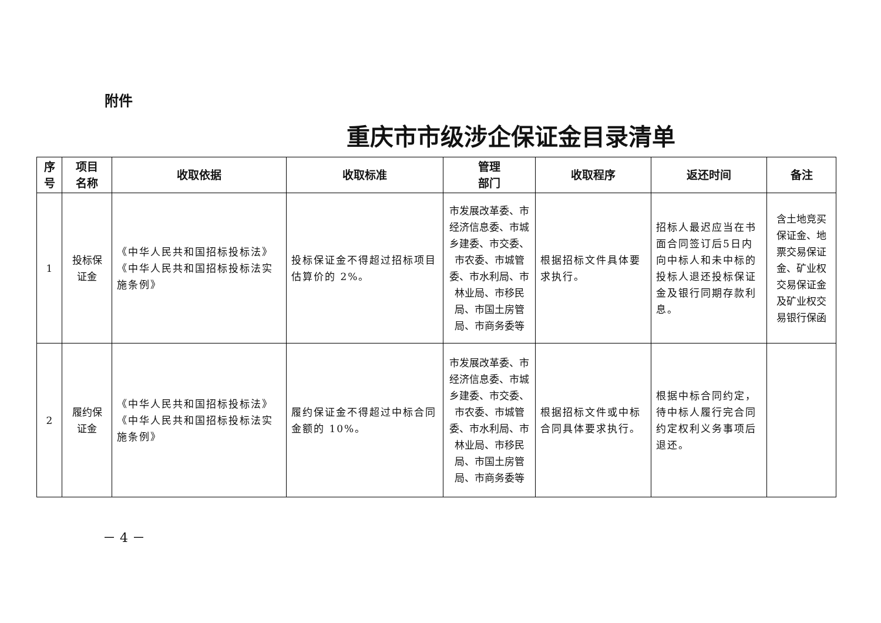附件
重庆市市级涉企保证金目录清单
| 序 号 | 项目 名称 | 收取依据 | 收取标准 | 管理 部门 | 收取程序 | 返还时间 | 备注 |
| --- | --- | --- | --- | --- | --- | --- | --- |
| 1 | 投标保 证金 | 《中华人民共和国招标投标法》《中华人民共和国招标投标法实施条例》 | 投标保证金不得超过招标项目估算价的 2%。 | 市发展改革委、市经济信息委、市城乡建委、市交委、市农委、市城管委、市水利局、市林业局、市移民局、市国土房管局、市商务委等 | 根据招标文件具体要求执行。 | 招标人最迟应当在书面合同签订后5日内向中标人和未中标的投标人退还投标保证金及银行同期存款利息。 | 含土地竞买保证金、地票交易保证金、矿业权交易保证金及矿业权交易银行保函 |
| 2 | 履约保 证金 | 《中华人民共和国招标投标法》《中华人民共和国招标投标法实施条例》 | 履约保证金不得超过中标合同金额的 10%。 | 市发展改革委、市经济信息委、市城乡建委、市交委、市农委、市城管委、市水利局、市林业局、市移民局、市国土房管局、市商务委等 | 根据招标文件或中标合同具体要求执行。 | 根据中标合同约定，待中标人履行完合同约定权利义务事项后退还。 | |
－ 4 －